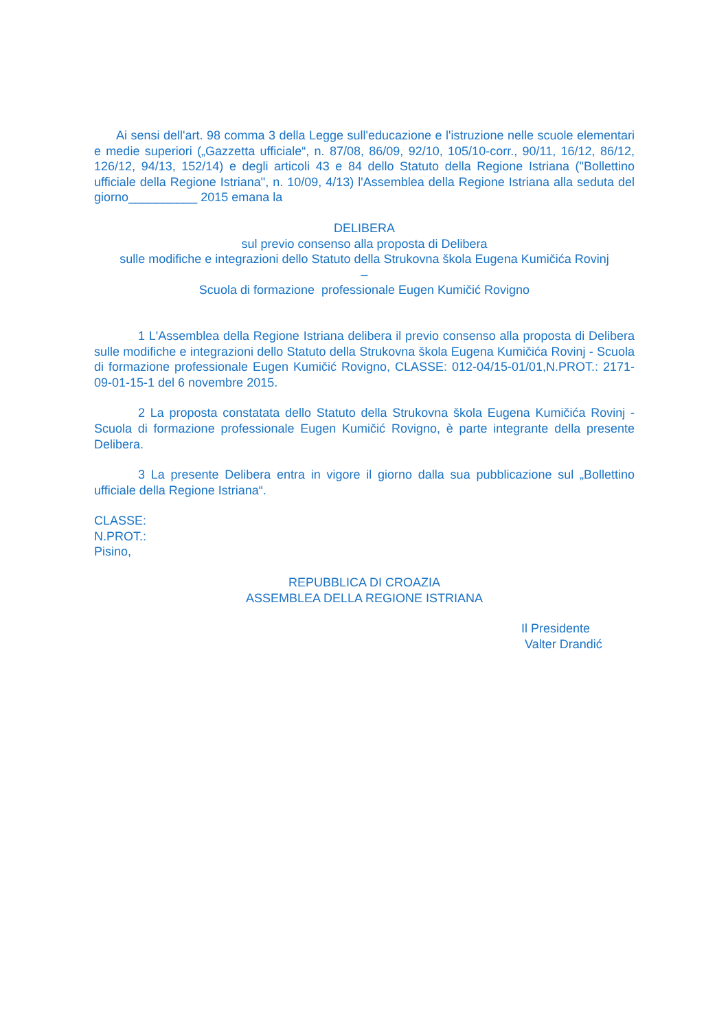Ai sensi dell'art. 98 comma 3 della Legge sull'educazione e l'istruzione nelle scuole elementari e medie superiori („Gazzetta ufficiale“, n. 87/08, 86/09, 92/10, 105/10-corr., 90/11, 16/12, 86/12, 126/12, 94/13, 152/14) e degli articoli 43 e 84 dello Statuto della Regione Istriana ("Bollettino ufficiale della Regione Istriana", n. 10/09, 4/13) l'Assemblea della Regione Istriana alla seduta del giorno__________ 2015 emana la
DELIBERA
sul previo consenso alla proposta di Delibera
sulle modifiche e integrazioni dello Statuto della Strukovna škola Eugena Kumičića Rovinj
–
Scuola di formazione professionale Eugen Kumičić Rovigno
1 L'Assemblea della Regione Istriana delibera il previo consenso alla proposta di Delibera sulle modifiche e integrazioni dello Statuto della Strukovna škola Eugena Kumičića Rovinj - Scuola di formazione professionale Eugen Kumičić Rovigno, CLASSE: 012-04/15-01/01,N.PROT.: 2171-09-01-15-1 del 6 novembre 2015.
2 La proposta constatata dello Statuto della Strukovna škola Eugena Kumičića Rovinj - Scuola di formazione professionale Eugen Kumičić Rovigno, è parte integrante della presente Delibera.
3 La presente Delibera entra in vigore il giorno dalla sua pubblicazione sul „Bollettino ufficiale della Regione Istriana“.
CLASSE:
N.PROT.:
Pisino,
REPUBBLICA DI CROAZIA
ASSEMBLEA DELLA REGIONE ISTRIANA
Il Presidente
Valter Drandić